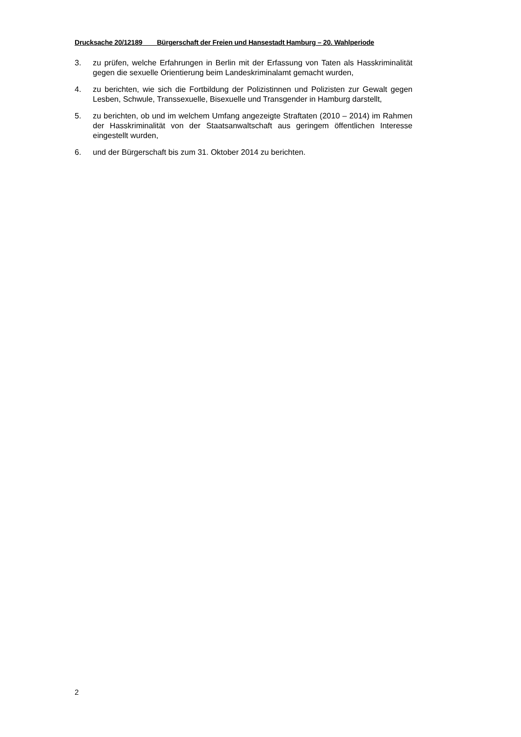Drucksache 20/12189 Bürgerschaft der Freien und Hansestadt Hamburg – 20. Wahlperiode
3. zu prüfen, welche Erfahrungen in Berlin mit der Erfassung von Taten als Hass­kriminalität gegen die sexuelle Orientierung beim Landeskriminalamt gemacht wurden,
4. zu berichten, wie sich die Fortbildung der Polizistinnen und Polizisten zur Gewalt gegen Lesben, Schwule, Transsexuelle, Bisexuelle und Transgender in Hamburg darstellt,
5. zu berichten, ob und im welchem Umfang angezeigte Straftaten (2010 – 2014) im Rahmen der Hasskriminalität von der Staatsanwaltschaft aus geringem öffentli­chen Interesse eingestellt wurden,
6. und der Bürgerschaft bis zum 31. Oktober 2014 zu berichten.
2